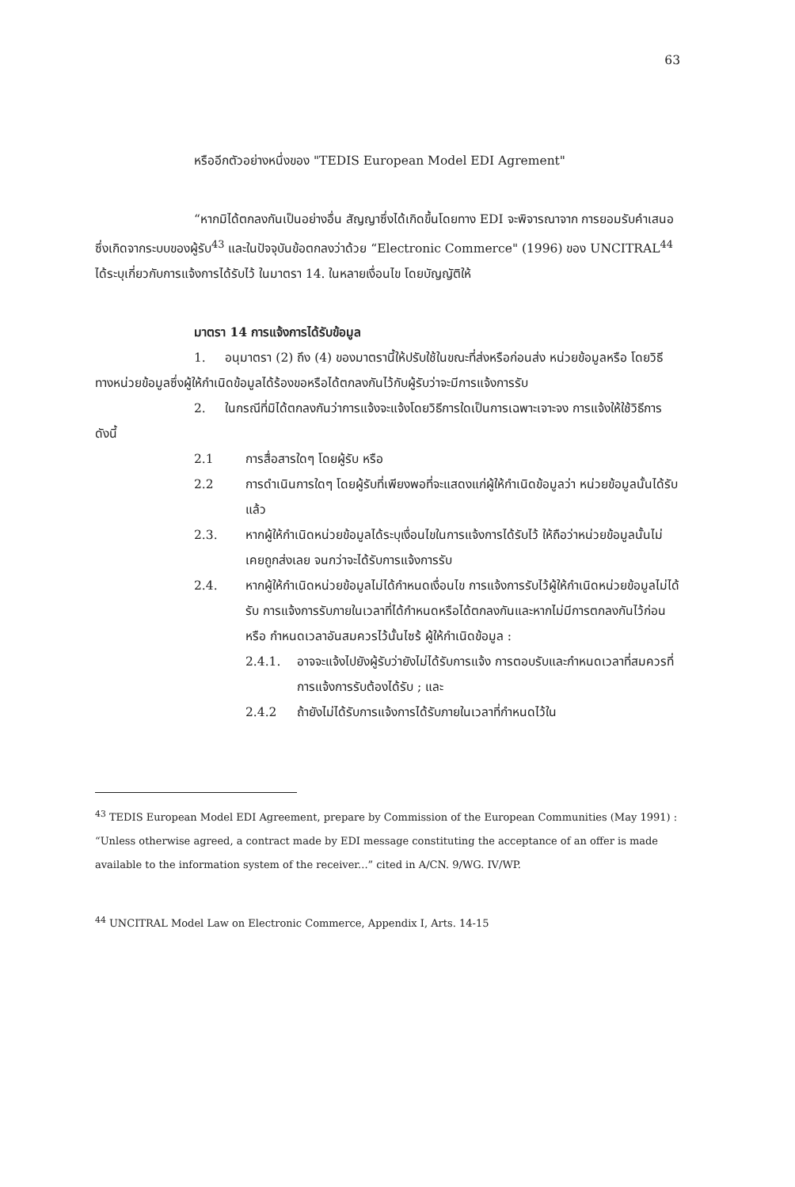63
หรืออีกตัวอย่างหนึ่งของ "TEDIS European Model EDI Agrement"
“หากมิได้ตกลงกันเป็นอย่างอื่น สัญญาซึ่งได้เกิดขึ้นโดยทาง EDI จะพิจารณาจาก การยอมรับคำเสนอซึ่งเกิดจากระบบของผู้รับ<sup>43</sup> และในปัจจุบันข้อตกลงว่าด้วย “Electronic Commerce" (1996) ของ UNCITRAL<sup>44</sup> ได้ระบุเกี่ยวกับการแจ้งการได้รับไว้ ในมาตรา 14. ในหลายเงื่อนไข โดยบัญญัติให้
มาตรา 14 การแจ้งการได้รับข้อมูล
1. อนุมาตรา (2) ถึง (4) ของมาตรานี้ให้ปรับใช้ในขณะที่ส่งหรือก่อนส่ง หน่วยข้อมูลหรือ โดยวิธีทางหน่วยข้อมูลซึ่งผู้ให้กำเนิดข้อมูลได้ร้องขอหรือได้ตกลงกันไว้กับผู้รับว่าจะมีการแจ้งการรับ
2. ในกรณีที่มิได้ตกลงกันว่าการแจ้งจะแจ้งโดยวิธีการใดเป็นการเฉพาะเจาะจง การแจ้งให้ใช้วิธีการดังนี้
2.1 การสื่อสารใดๆ โดยผู้รับ หรือ
2.2 การดำเนินการใดๆ โดยผู้รับที่เพียงพอที่จะแสดงแก่ผู้ให้กำเนิดข้อมูลว่า หน่วยข้อมูลนั้นได้รับแล้ว
2.3. หากผู้ให้กำเนิดหน่วยข้อมูลได้ระบุเงื่อนไขในการแจ้งการได้รับไว้ ให้ถือว่าหน่วยข้อมูลนั้นไม่เคยถูกส่งเลย จนกว่าจะได้รับการแจ้งการรับ
2.4. หากผู้ให้กำเนิดหน่วยข้อมูลไม่ได้กำหนดเงื่อนไข การแจ้งการรับไว้ผู้ให้กำเนิดหน่วยข้อมูลไม่ได้รับ การแจ้งการรับภายในเวลาที่ได้กำหนดหรือได้ตกลงกันและหากไม่มีการตกลงกันไว้ก่อนหรือ กำหนดเวลาอันสมควรไว้นั้นไซร้ ผู้ให้กำเนิดข้อมูล :
2.4.1. อาจจะแจ้งไปยังผู้รับว่ายังไม่ได้รับการแจ้ง การตอบรับและกำหนดเวลาที่สมควรที่การแจ้งการรับต้องได้รับ ; และ
2.4.2 ถ้ายังไม่ได้รับการแจ้งการได้รับภายในเวลาที่กำหนดไว้ใน
<sup>43</sup> TEDIS European Model EDI Agreement, prepare by Commission of the European Communities (May 1991) : “Unless otherwise agreed, a contract made by EDI message constituting the acceptance of an offer is made available to the information system of the receiver...” cited in A/CN. 9/WG. IV/WP.
<sup>44</sup> UNCITRAL Model Law on Electronic Commerce, Appendix I, Arts. 14-15